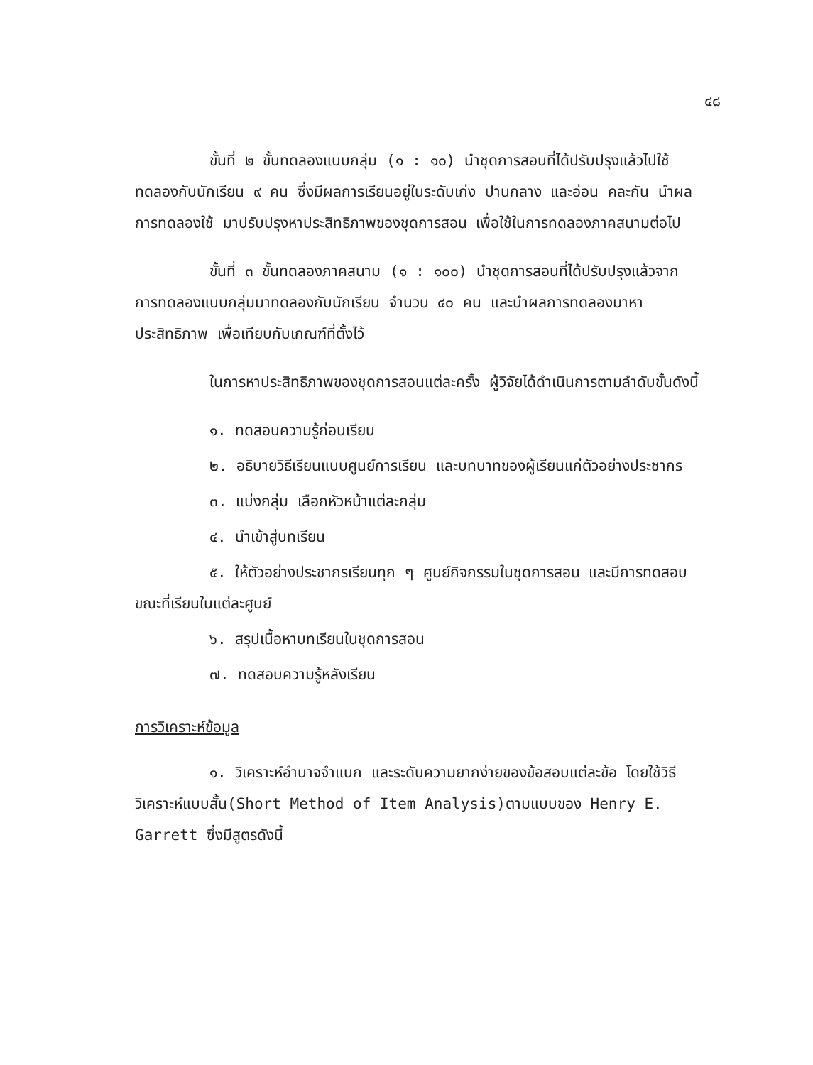๔๘
ขั้นที่ ๒ ขั้นทดลองแบบกลุ่ม (๑ : ๑๐) นำชุดการสอนที่ได้ปรับปรุงแล้วไปใช้ทดลองกับนักเรียน ๙ คน ซึ่งมีผลการเรียนอยู่ในระดับเก่ง ปานกลาง และอ่อน คละกัน นำผลการทดลองใช้ มาปรับปรุงหาประสิทธิภาพของชุดการสอน เพื่อใช้ในการทดลองภาคสนามต่อไป
ขั้นที่ ๓ ขั้นทดลองภาคสนาม (๑ : ๑๐๐) นำชุดการสอนที่ได้ปรับปรุงแล้วจากการทดลองแบบกลุ่มมาทดลองกับนักเรียน จำนวน ๔๐ คน และนำผลการทดลองมาหาประสิทธิภาพ เพื่อเทียบกับเกณฑ์ที่ตั้งไว้
ในการหาประสิทธิภาพของชุดการสอนแต่ละครั้ง ผู้วิจัยได้ดำเนินการตามลำดับขั้นดังนี้
๑. ทดสอบความรู้ก่อนเรียน
๒. อธิบายวิธีเรียนแบบศูนย์การเรียน และบทบาทของผู้เรียนแก่ตัวอย่างประชากร
๓. แบ่งกลุ่ม เลือกหัวหน้าแต่ละกลุ่ม
๔. นำเข้าสู่บทเรียน
๕. ให้ตัวอย่างประชากรเรียนทุก ๆ ศูนย์กิจกรรมในชุดการสอน และมีการทดสอบขณะที่เรียนในแต่ละศูนย์
๖. สรุปเนื้อหาบทเรียนในชุดการสอน
๗. ทดสอบความรู้หลังเรียน
การวิเคราะห์ข้อมูล
๑. วิเคราะห์อำนาจจำแนก และระดับความยากง่ายของข้อสอบแต่ละข้อ โดยใช้วิธีวิเคราะห์แบบสั้น(Short Method of Item Analysis)ตามแบบของ Henry E. Garrett ซึ่งมีสูตรดังนี้